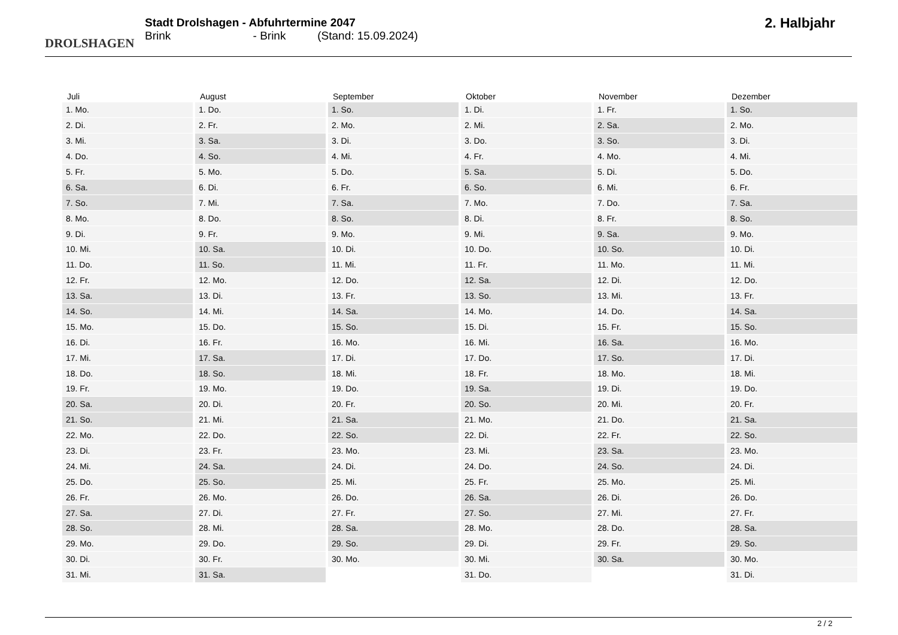DROLSHAGEN
Stadt Drolshagen - Abfuhrtermine 2047
Brink - Brink (Stand: 15.09.2024)
2. Halbjahr
| Juli | August | September | Oktober | November | Dezember |
| --- | --- | --- | --- | --- | --- |
| 1. Mo. | 1. Do. | 1. So. | 1. Di. | 1. Fr. | 1. So. |
| 2. Di. | 2. Fr. | 2. Mo. | 2. Mi. | 2. Sa. | 2. Mo. |
| 3. Mi. | 3. Sa. | 3. Di. | 3. Do. | 3. So. | 3. Di. |
| 4. Do. | 4. So. | 4. Mi. | 4. Fr. | 4. Mo. | 4. Mi. |
| 5. Fr. | 5. Mo. | 5. Do. | 5. Sa. | 5. Di. | 5. Do. |
| 6. Sa. | 6. Di. | 6. Fr. | 6. So. | 6. Mi. | 6. Fr. |
| 7. So. | 7. Mi. | 7. Sa. | 7. Mo. | 7. Do. | 7. Sa. |
| 8. Mo. | 8. Do. | 8. So. | 8. Di. | 8. Fr. | 8. So. |
| 9. Di. | 9. Fr. | 9. Mo. | 9. Mi. | 9. Sa. | 9. Mo. |
| 10. Mi. | 10. Sa. | 10. Di. | 10. Do. | 10. So. | 10. Di. |
| 11. Do. | 11. So. | 11. Mi. | 11. Fr. | 11. Mo. | 11. Mi. |
| 12. Fr. | 12. Mo. | 12. Do. | 12. Sa. | 12. Di. | 12. Do. |
| 13. Sa. | 13. Di. | 13. Fr. | 13. So. | 13. Mi. | 13. Fr. |
| 14. So. | 14. Mi. | 14. Sa. | 14. Mo. | 14. Do. | 14. Sa. |
| 15. Mo. | 15. Do. | 15. So. | 15. Di. | 15. Fr. | 15. So. |
| 16. Di. | 16. Fr. | 16. Mo. | 16. Mi. | 16. Sa. | 16. Mo. |
| 17. Mi. | 17. Sa. | 17. Di. | 17. Do. | 17. So. | 17. Di. |
| 18. Do. | 18. So. | 18. Mi. | 18. Fr. | 18. Mo. | 18. Mi. |
| 19. Fr. | 19. Mo. | 19. Do. | 19. Sa. | 19. Di. | 19. Do. |
| 20. Sa. | 20. Di. | 20. Fr. | 20. So. | 20. Mi. | 20. Fr. |
| 21. So. | 21. Mi. | 21. Sa. | 21. Mo. | 21. Do. | 21. Sa. |
| 22. Mo. | 22. Do. | 22. So. | 22. Di. | 22. Fr. | 22. So. |
| 23. Di. | 23. Fr. | 23. Mo. | 23. Mi. | 23. Sa. | 23. Mo. |
| 24. Mi. | 24. Sa. | 24. Di. | 24. Do. | 24. So. | 24. Di. |
| 25. Do. | 25. So. | 25. Mi. | 25. Fr. | 25. Mo. | 25. Mi. |
| 26. Fr. | 26. Mo. | 26. Do. | 26. Sa. | 26. Di. | 26. Do. |
| 27. Sa. | 27. Di. | 27. Fr. | 27. So. | 27. Mi. | 27. Fr. |
| 28. So. | 28. Mi. | 28. Sa. | 28. Mo. | 28. Do. | 28. Sa. |
| 29. Mo. | 29. Do. | 29. So. | 29. Di. | 29. Fr. | 29. So. |
| 30. Di. | 30. Fr. | 30. Mo. | 30. Mi. | 30. Sa. | 30. Mo. |
| 31. Mi. | 31. Sa. | | 31. Do. | | 31. Di. |
2 / 2